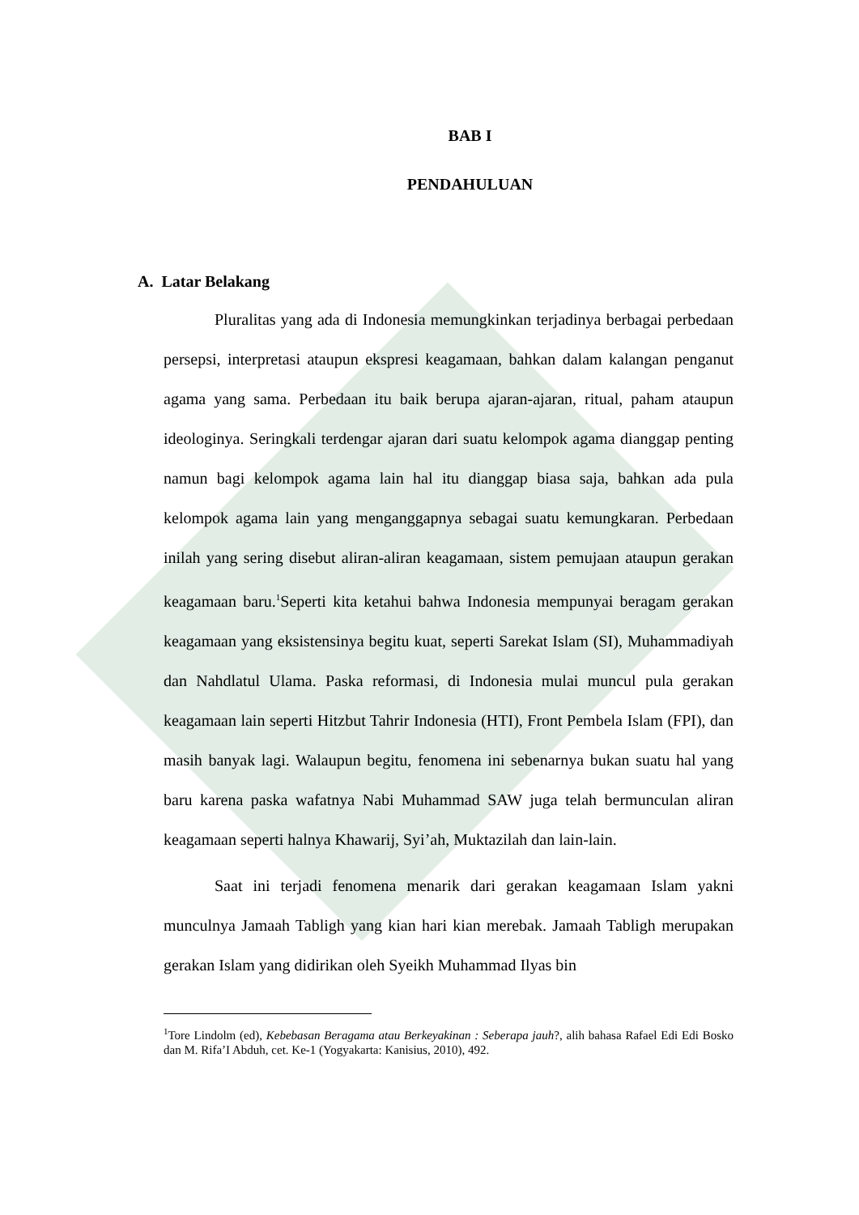BAB I
PENDAHULUAN
A. Latar Belakang
Pluralitas yang ada di Indonesia memungkinkan terjadinya berbagai perbedaan persepsi, interpretasi ataupun ekspresi keagamaan, bahkan dalam kalangan penganut agama yang sama. Perbedaan itu baik berupa ajaran-ajaran, ritual, paham ataupun ideologinya. Seringkali terdengar ajaran dari suatu kelompok agama dianggap penting namun bagi kelompok agama lain hal itu dianggap biasa saja, bahkan ada pula kelompok agama lain yang menganggapnya sebagai suatu kemungkaran. Perbedaan inilah yang sering disebut aliran-aliran keagamaan, sistem pemujaan ataupun gerakan keagamaan baru.<sup>1</sup>Seperti kita ketahui bahwa Indonesia mempunyai beragam gerakan keagamaan yang eksistensinya begitu kuat, seperti Sarekat Islam (SI), Muhammadiyah dan Nahdlatul Ulama. Paska reformasi, di Indonesia mulai muncul pula gerakan keagamaan lain seperti Hitzbut Tahrir Indonesia (HTI), Front Pembela Islam (FPI), dan masih banyak lagi. Walaupun begitu, fenomena ini sebenarnya bukan suatu hal yang baru karena paska wafatnya Nabi Muhammad SAW juga telah bermunculan aliran keagamaan seperti halnya Khawarij, Syi’ah, Muktazilah dan lain-lain.
Saat ini terjadi fenomena menarik dari gerakan keagamaan Islam yakni munculnya Jamaah Tabligh yang kian hari kian merebak. Jamaah Tabligh merupakan gerakan Islam yang didirikan oleh Syeikh Muhammad Ilyas bin
<sup>1</sup> Tore Lindolm (ed), Kebebasan Beragama atau Berkeyakinan : Seberapa jauh?, alih bahasa Rafael Edi Edi Bosko dan M. Rifa’I Abduh, cet. Ke-1 (Yogyakarta: Kanisius, 2010), 492.